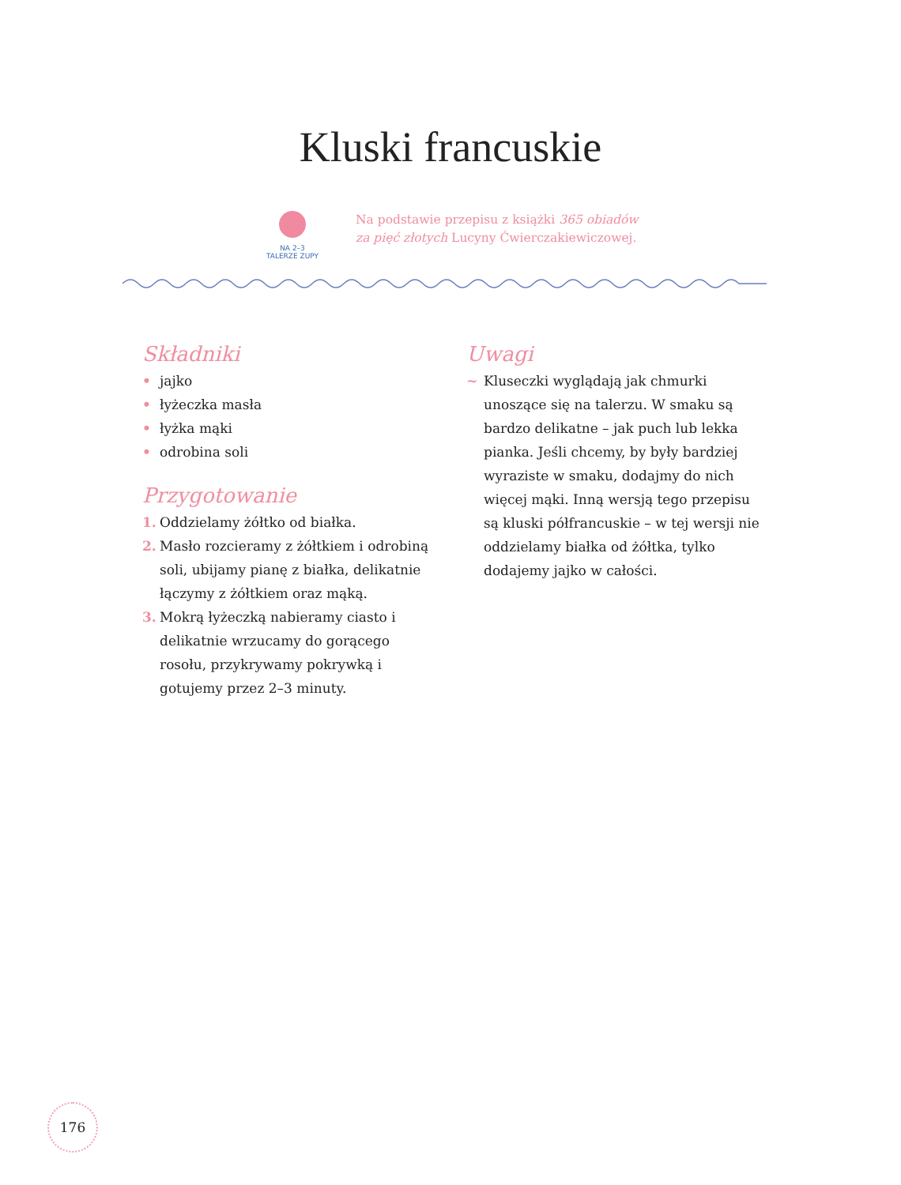Kluski francuskie
NA 2–3
TALERZE ZUPY
Na podstawie przepisu z książki 365 obiadów
za pięć złotych Lucyny Ćwierczakiewiczowej.
Składniki
• jajko
• łyżeczka masła
• łyżka mąki
• odrobina soli
Przygotowanie
1. Oddzielamy żółtko od białka.
2. Masło rozcieramy z żółtkiem i odrobiną soli, ubijamy pianę z białka, delikatnie łączymy z żółtkiem oraz mąką.
3. Mokrą łyżeczką nabieramy ciasto i delikatnie wrzucamy do gorącego rosołu, przykrywamy pokrywką i gotujemy przez 2–3 minuty.
Uwagi
~ Kluseczki wyglądają jak chmurki unoszące się na talerzu. W smaku są bardzo delikatne – jak puch lub lekka pianka. Jeśli chcemy, by były bardziej wyraziste w smaku, dodajmy do nich więcej mąki. Inną wersją tego przepisu są kluski półfrancuskie – w tej wersji nie oddzielamy białka od żółtka, tylko dodajemy jajko w całości.
176